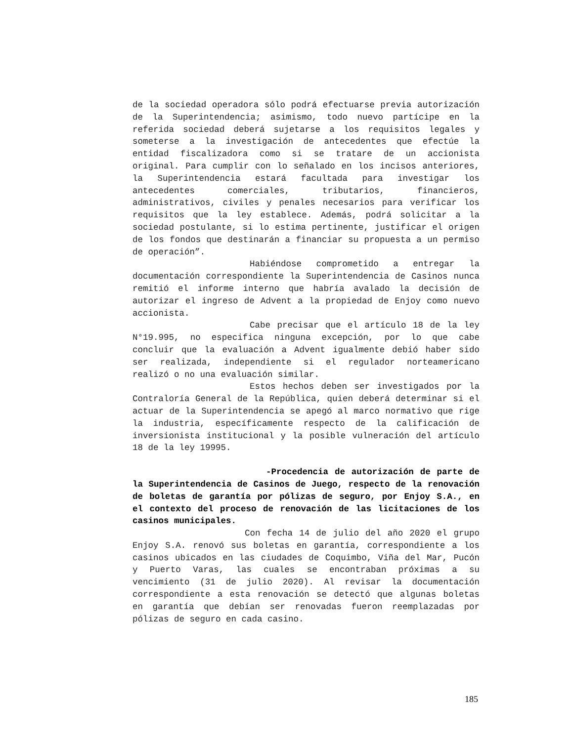de la sociedad operadora sólo podrá efectuarse previa autorización de la Superintendencia; asimismo, todo nuevo partícipe en la referida sociedad deberá sujetarse a los requisitos legales y someterse a la investigación de antecedentes que efectúe la entidad fiscalizadora como si se tratare de un accionista original. Para cumplir con lo señalado en los incisos anteriores, la Superintendencia estará facultada para investigar los antecedentes comerciales, tributarios, financieros, administrativos, civiles y penales necesarios para verificar los requisitos que la ley establece. Además, podrá solicitar a la sociedad postulante, si lo estima pertinente, justificar el origen de los fondos que destinarán a financiar su propuesta a un permiso de operación”.
Habiéndose comprometido a entregar la documentación correspondiente la Superintendencia de Casinos nunca remitió el informe interno que habría avalado la decisión de autorizar el ingreso de Advent a la propiedad de Enjoy como nuevo accionista.
Cabe precisar que el artículo 18 de la ley N°19.995, no especifica ninguna excepción, por lo que cabe concluir que la evaluación a Advent igualmente debió haber sido ser realizada, independiente si el regulador norteamericano realizó o no una evaluación similar.
Estos hechos deben ser investigados por la Contraloría General de la República, quien deberá determinar si el actuar de la Superintendencia se apegó al marco normativo que rige la industria, específicamente respecto de la calificación de inversionista institucional y la posible vulneración del artículo 18 de la ley 19995.
-Procedencia de autorización de parte de la Superintendencia de Casinos de Juego, respecto de la renovación de boletas de garantía por pólizas de seguro, por Enjoy S.A., en el contexto del proceso de renovación de las licitaciones de los casinos municipales.
Con fecha 14 de julio del año 2020 el grupo Enjoy S.A. renovó sus boletas en garantía, correspondiente a los casinos ubicados en las ciudades de Coquimbo, Viña del Mar, Pucón y Puerto Varas, las cuales se encontraban próximas a su vencimiento (31 de julio 2020). Al revisar la documentación correspondiente a esta renovación se detectó que algunas boletas en garantía que debían ser renovadas fueron reemplazadas por pólizas de seguro en cada casino.
185